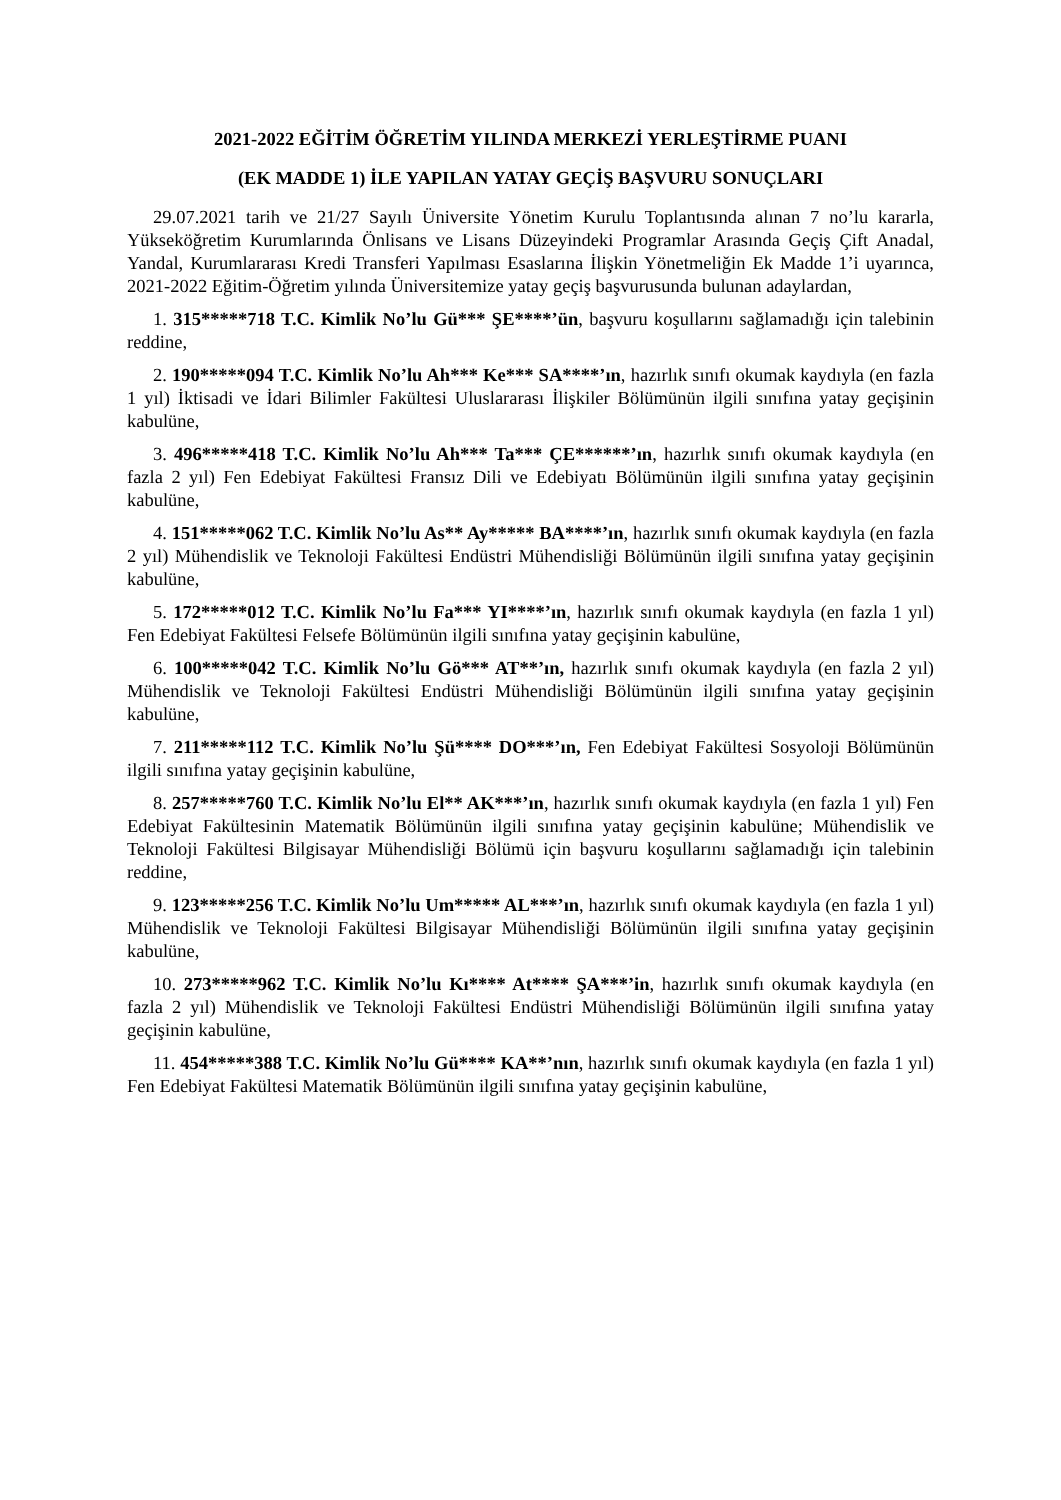2021-2022 EĞİTİM ÖĞRETİM YILINDA MERKEZİ YERLEŞTİRME PUANI
(EK MADDE 1) İLE YAPILAN YATAY GEÇİŞ BAŞVURU SONUÇLARI
29.07.2021 tarih ve 21/27 Sayılı Üniversite Yönetim Kurulu Toplantısında alınan 7 no’lu kararla, Yükseköğretim Kurumlarında Önlisans ve Lisans Düzeyindeki Programlar Arasında Geçiş Çift Anadal, Yandal, Kurumlararası Kredi Transferi Yapılması Esaslarına İlişkin Yönetmeliğin Ek Madde 1’i uyarınca, 2021-2022 Eğitim-Öğretim yılında Üniversitemize yatay geçiş başvurusunda bulunan adaylardan,
1. 315*****718 T.C. Kimlik No’lu Gü*** ŞE****’ün, başvuru koşullarını sağlamadığı için talebinin reddine,
2. 190*****094 T.C. Kimlik No’lu Ah*** Ke*** SA****’ın, hazırlık sınıfı okumak kaydıyla (en fazla 1 yıl) İktisadi ve İdari Bilimler Fakültesi Uluslararası İlişkiler Bölümünün ilgili sınıfına yatay geçişinin kabulüne,
3. 496*****418 T.C. Kimlik No’lu Ah*** Ta*** ÇE******’ın, hazırlık sınıfı okumak kaydıyla (en fazla 2 yıl) Fen Edebiyat Fakültesi Fransız Dili ve Edebiyatı Bölümünün ilgili sınıfına yatay geçişinin kabulüne,
4. 151*****062 T.C. Kimlik No’lu As** Ay***** BA****’ın, hazırlık sınıfı okumak kaydıyla (en fazla 2 yıl) Mühendislik ve Teknoloji Fakültesi Endüstri Mühendisliği Bölümünün ilgili sınıfına yatay geçişinin kabulüne,
5. 172*****012 T.C. Kimlik No’lu Fa*** YI****’ın, hazırlık sınıfı okumak kaydıyla (en fazla 1 yıl) Fen Edebiyat Fakültesi Felsefe Bölümünün ilgili sınıfına yatay geçişinin kabulüne,
6. 100*****042 T.C. Kimlik No’lu Gö*** AT**’ın, hazırlık sınıfı okumak kaydıyla (en fazla 2 yıl) Mühendislik ve Teknoloji Fakültesi Endüstri Mühendisliği Bölümünün ilgili sınıfına yatay geçişinin kabulüne,
7. 211*****112 T.C. Kimlik No’lu Şü**** DO***’ın, Fen Edebiyat Fakültesi Sosyoloji Bölümünün ilgili sınıfına yatay geçişinin kabulüne,
8. 257*****760 T.C. Kimlik No’lu El** AK***’ın, hazırlık sınıfı okumak kaydıyla (en fazla 1 yıl) Fen Edebiyat Fakültesinin Matematik Bölümünün ilgili sınıfına yatay geçişinin kabulüne; Mühendislik ve Teknoloji Fakültesi Bilgisayar Mühendisliği Bölümü için başvuru koşullarını sağlamadığı için talebinin reddine,
9. 123*****256 T.C. Kimlik No’lu Um***** AL***’ın, hazırlık sınıfı okumak kaydıyla (en fazla 1 yıl) Mühendislik ve Teknoloji Fakültesi Bilgisayar Mühendisliği Bölümünün ilgili sınıfına yatay geçişinin kabulüne,
10. 273*****962 T.C. Kimlik No’lu Kı**** At**** ŞA***’in, hazırlık sınıfı okumak kaydıyla (en fazla 2 yıl) Mühendislik ve Teknoloji Fakültesi Endüstri Mühendisliği Bölümünün ilgili sınıfına yatay geçişinin kabulüne,
11. 454*****388 T.C. Kimlik No’lu Gü**** KA**’nın, hazırlık sınıfı okumak kaydıyla (en fazla 1 yıl) Fen Edebiyat Fakültesi Matematik Bölümünün ilgili sınıfına yatay geçişinin kabulüne,